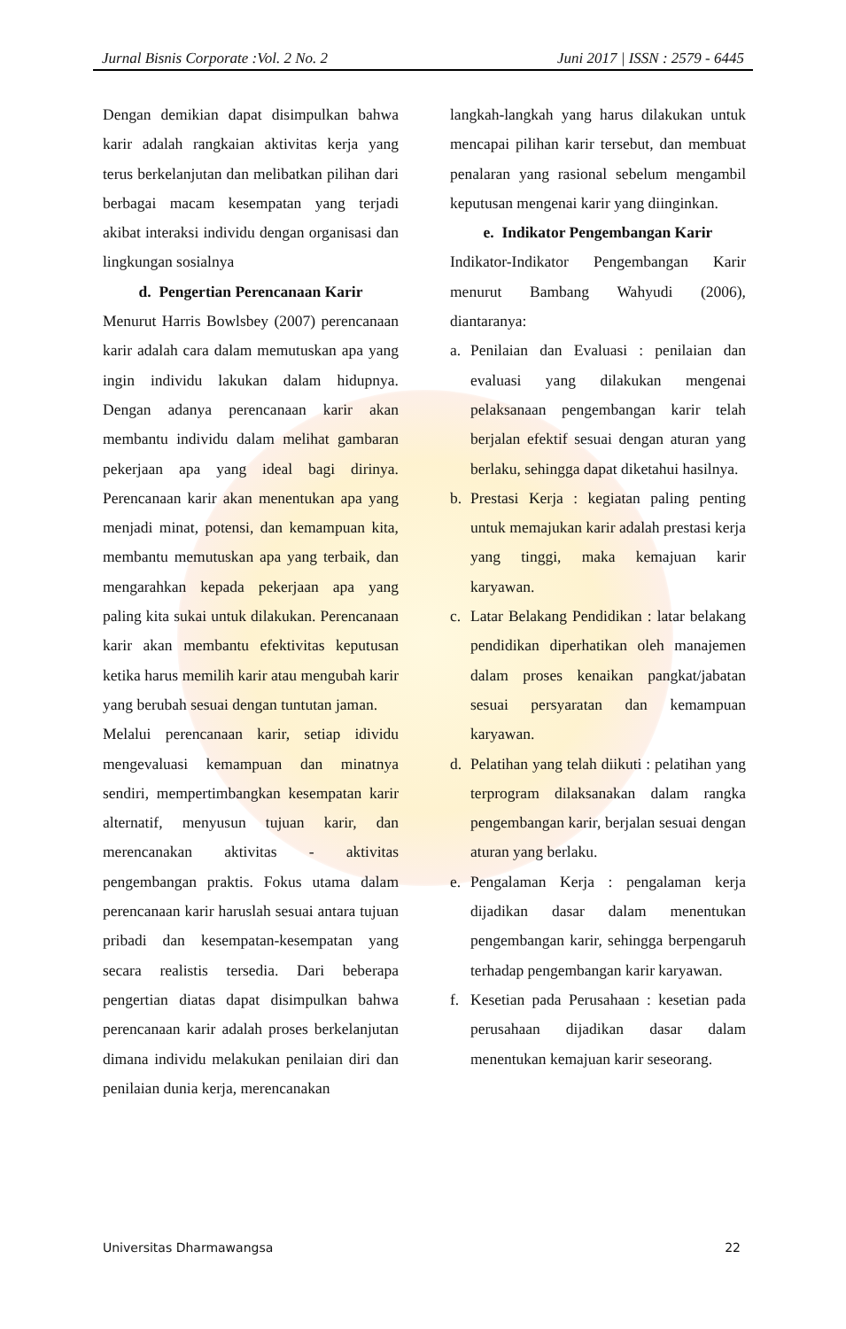Jurnal Bisnis Corporate :Vol. 2 No. 2 Juni 2017 | ISSN : 2579 - 6445
Dengan demikian dapat disimpulkan bahwa karir adalah rangkaian aktivitas kerja yang terus berkelanjutan dan melibatkan pilihan dari berbagai macam kesempatan yang terjadi akibat interaksi individu dengan organisasi dan lingkungan sosialnya
d. Pengertian Perencanaan Karir
Menurut Harris Bowlsbey (2007) perencanaan karir adalah cara dalam memutuskan apa yang ingin individu lakukan dalam hidupnya. Dengan adanya perencanaan karir akan membantu individu dalam melihat gambaran pekerjaan apa yang ideal bagi dirinya. Perencanaan karir akan menentukan apa yang menjadi minat, potensi, dan kemampuan kita, membantu memutuskan apa yang terbaik, dan mengarahkan kepada pekerjaan apa yang paling kita sukai untuk dilakukan. Perencanaan karir akan membantu efektivitas keputusan ketika harus memilih karir atau mengubah karir yang berubah sesuai dengan tuntutan jaman.
Melalui perencanaan karir, setiap idividu mengevaluasi kemampuan dan minatnya sendiri, mempertimbangkan kesempatan karir alternatif, menyusun tujuan karir, dan merencanakan aktivitas - aktivitas pengembangan praktis. Fokus utama dalam perencanaan karir haruslah sesuai antara tujuan pribadi dan kesempatan-kesempatan yang secara realistis tersedia. Dari beberapa pengertian diatas dapat disimpulkan bahwa perencanaan karir adalah proses berkelanjutan dimana individu melakukan penilaian diri dan penilaian dunia kerja, merencanakan
langkah-langkah yang harus dilakukan untuk mencapai pilihan karir tersebut, dan membuat penalaran yang rasional sebelum mengambil keputusan mengenai karir yang diinginkan.
e. Indikator Pengembangan Karir
Indikator-Indikator Pengembangan Karir menurut Bambang Wahyudi (2006), diantaranya:
a. Penilaian dan Evaluasi : penilaian dan evaluasi yang dilakukan mengenai pelaksanaan pengembangan karir telah berjalan efektif sesuai dengan aturan yang berlaku, sehingga dapat diketahui hasilnya.
b. Prestasi Kerja : kegiatan paling penting untuk memajukan karir adalah prestasi kerja yang tinggi, maka kemajuan karir karyawan.
c. Latar Belakang Pendidikan : latar belakang pendidikan diperhatikan oleh manajemen dalam proses kenaikan pangkat/jabatan sesuai persyaratan dan kemampuan karyawan.
d. Pelatihan yang telah diikuti : pelatihan yang terprogram dilaksanakan dalam rangka pengembangan karir, berjalan sesuai dengan aturan yang berlaku.
e. Pengalaman Kerja : pengalaman kerja dijadikan dasar dalam menentukan pengembangan karir, sehingga berpengaruh terhadap pengembangan karir karyawan.
f. Kesetian pada Perusahaan : kesetian pada perusahaan dijadikan dasar dalam menentukan kemajuan karir seseorang.
Universitas Dharmawangsa 22